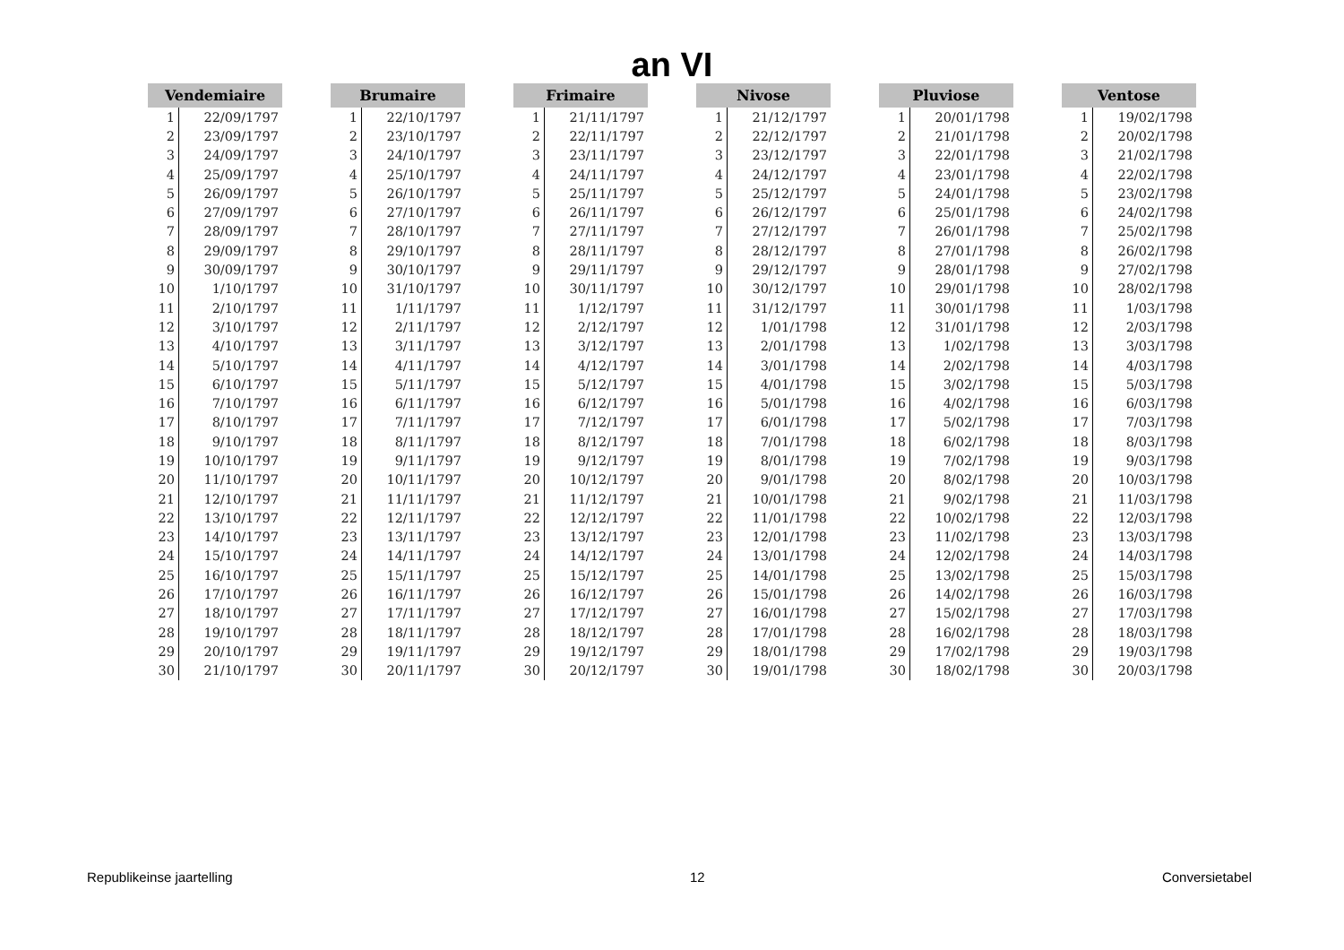an VI
| Vendemiaire | |
| --- | --- |
| 1 | 22/09/1797 |
| 2 | 23/09/1797 |
| 3 | 24/09/1797 |
| 4 | 25/09/1797 |
| 5 | 26/09/1797 |
| 6 | 27/09/1797 |
| 7 | 28/09/1797 |
| 8 | 29/09/1797 |
| 9 | 30/09/1797 |
| 10 | 1/10/1797 |
| 11 | 2/10/1797 |
| 12 | 3/10/1797 |
| 13 | 4/10/1797 |
| 14 | 5/10/1797 |
| 15 | 6/10/1797 |
| 16 | 7/10/1797 |
| 17 | 8/10/1797 |
| 18 | 9/10/1797 |
| 19 | 10/10/1797 |
| 20 | 11/10/1797 |
| 21 | 12/10/1797 |
| 22 | 13/10/1797 |
| 23 | 14/10/1797 |
| 24 | 15/10/1797 |
| 25 | 16/10/1797 |
| 26 | 17/10/1797 |
| 27 | 18/10/1797 |
| 28 | 19/10/1797 |
| 29 | 20/10/1797 |
| 30 | 21/10/1797 |
| Brumaire | |
| --- | --- |
| 1 | 22/10/1797 |
| 2 | 23/10/1797 |
| 3 | 24/10/1797 |
| 4 | 25/10/1797 |
| 5 | 26/10/1797 |
| 6 | 27/10/1797 |
| 7 | 28/10/1797 |
| 8 | 29/10/1797 |
| 9 | 30/10/1797 |
| 10 | 31/10/1797 |
| 11 | 1/11/1797 |
| 12 | 2/11/1797 |
| 13 | 3/11/1797 |
| 14 | 4/11/1797 |
| 15 | 5/11/1797 |
| 16 | 6/11/1797 |
| 17 | 7/11/1797 |
| 18 | 8/11/1797 |
| 19 | 9/11/1797 |
| 20 | 10/11/1797 |
| 21 | 11/11/1797 |
| 22 | 12/11/1797 |
| 23 | 13/11/1797 |
| 24 | 14/11/1797 |
| 25 | 15/11/1797 |
| 26 | 16/11/1797 |
| 27 | 17/11/1797 |
| 28 | 18/11/1797 |
| 29 | 19/11/1797 |
| 30 | 20/11/1797 |
| Frimaire | |
| --- | --- |
| 1 | 21/11/1797 |
| 2 | 22/11/1797 |
| 3 | 23/11/1797 |
| 4 | 24/11/1797 |
| 5 | 25/11/1797 |
| 6 | 26/11/1797 |
| 7 | 27/11/1797 |
| 8 | 28/11/1797 |
| 9 | 29/11/1797 |
| 10 | 30/11/1797 |
| 11 | 1/12/1797 |
| 12 | 2/12/1797 |
| 13 | 3/12/1797 |
| 14 | 4/12/1797 |
| 15 | 5/12/1797 |
| 16 | 6/12/1797 |
| 17 | 7/12/1797 |
| 18 | 8/12/1797 |
| 19 | 9/12/1797 |
| 20 | 10/12/1797 |
| 21 | 11/12/1797 |
| 22 | 12/12/1797 |
| 23 | 13/12/1797 |
| 24 | 14/12/1797 |
| 25 | 15/12/1797 |
| 26 | 16/12/1797 |
| 27 | 17/12/1797 |
| 28 | 18/12/1797 |
| 29 | 19/12/1797 |
| 30 | 20/12/1797 |
| Nivose | |
| --- | --- |
| 1 | 21/12/1797 |
| 2 | 22/12/1797 |
| 3 | 23/12/1797 |
| 4 | 24/12/1797 |
| 5 | 25/12/1797 |
| 6 | 26/12/1797 |
| 7 | 27/12/1797 |
| 8 | 28/12/1797 |
| 9 | 29/12/1797 |
| 10 | 30/12/1797 |
| 11 | 31/12/1797 |
| 12 | 1/01/1798 |
| 13 | 2/01/1798 |
| 14 | 3/01/1798 |
| 15 | 4/01/1798 |
| 16 | 5/01/1798 |
| 17 | 6/01/1798 |
| 18 | 7/01/1798 |
| 19 | 8/01/1798 |
| 20 | 9/01/1798 |
| 21 | 10/01/1798 |
| 22 | 11/01/1798 |
| 23 | 12/01/1798 |
| 24 | 13/01/1798 |
| 25 | 14/01/1798 |
| 26 | 15/01/1798 |
| 27 | 16/01/1798 |
| 28 | 17/01/1798 |
| 29 | 18/01/1798 |
| 30 | 19/01/1798 |
| Pluviose | |
| --- | --- |
| 1 | 20/01/1798 |
| 2 | 21/01/1798 |
| 3 | 22/01/1798 |
| 4 | 23/01/1798 |
| 5 | 24/01/1798 |
| 6 | 25/01/1798 |
| 7 | 26/01/1798 |
| 8 | 27/01/1798 |
| 9 | 28/01/1798 |
| 10 | 29/01/1798 |
| 11 | 30/01/1798 |
| 12 | 31/01/1798 |
| 13 | 1/02/1798 |
| 14 | 2/02/1798 |
| 15 | 3/02/1798 |
| 16 | 4/02/1798 |
| 17 | 5/02/1798 |
| 18 | 6/02/1798 |
| 19 | 7/02/1798 |
| 20 | 8/02/1798 |
| 21 | 9/02/1798 |
| 22 | 10/02/1798 |
| 23 | 11/02/1798 |
| 24 | 12/02/1798 |
| 25 | 13/02/1798 |
| 26 | 14/02/1798 |
| 27 | 15/02/1798 |
| 28 | 16/02/1798 |
| 29 | 17/02/1798 |
| 30 | 18/02/1798 |
| Ventose | |
| --- | --- |
| 1 | 19/02/1798 |
| 2 | 20/02/1798 |
| 3 | 21/02/1798 |
| 4 | 22/02/1798 |
| 5 | 23/02/1798 |
| 6 | 24/02/1798 |
| 7 | 25/02/1798 |
| 8 | 26/02/1798 |
| 9 | 27/02/1798 |
| 10 | 28/02/1798 |
| 11 | 1/03/1798 |
| 12 | 2/03/1798 |
| 13 | 3/03/1798 |
| 14 | 4/03/1798 |
| 15 | 5/03/1798 |
| 16 | 6/03/1798 |
| 17 | 7/03/1798 |
| 18 | 8/03/1798 |
| 19 | 9/03/1798 |
| 20 | 10/03/1798 |
| 21 | 11/03/1798 |
| 22 | 12/03/1798 |
| 23 | 13/03/1798 |
| 24 | 14/03/1798 |
| 25 | 15/03/1798 |
| 26 | 16/03/1798 |
| 27 | 17/03/1798 |
| 28 | 18/03/1798 |
| 29 | 19/03/1798 |
| 30 | 20/03/1798 |
Republikeinse jaartelling 12 Conversietabel